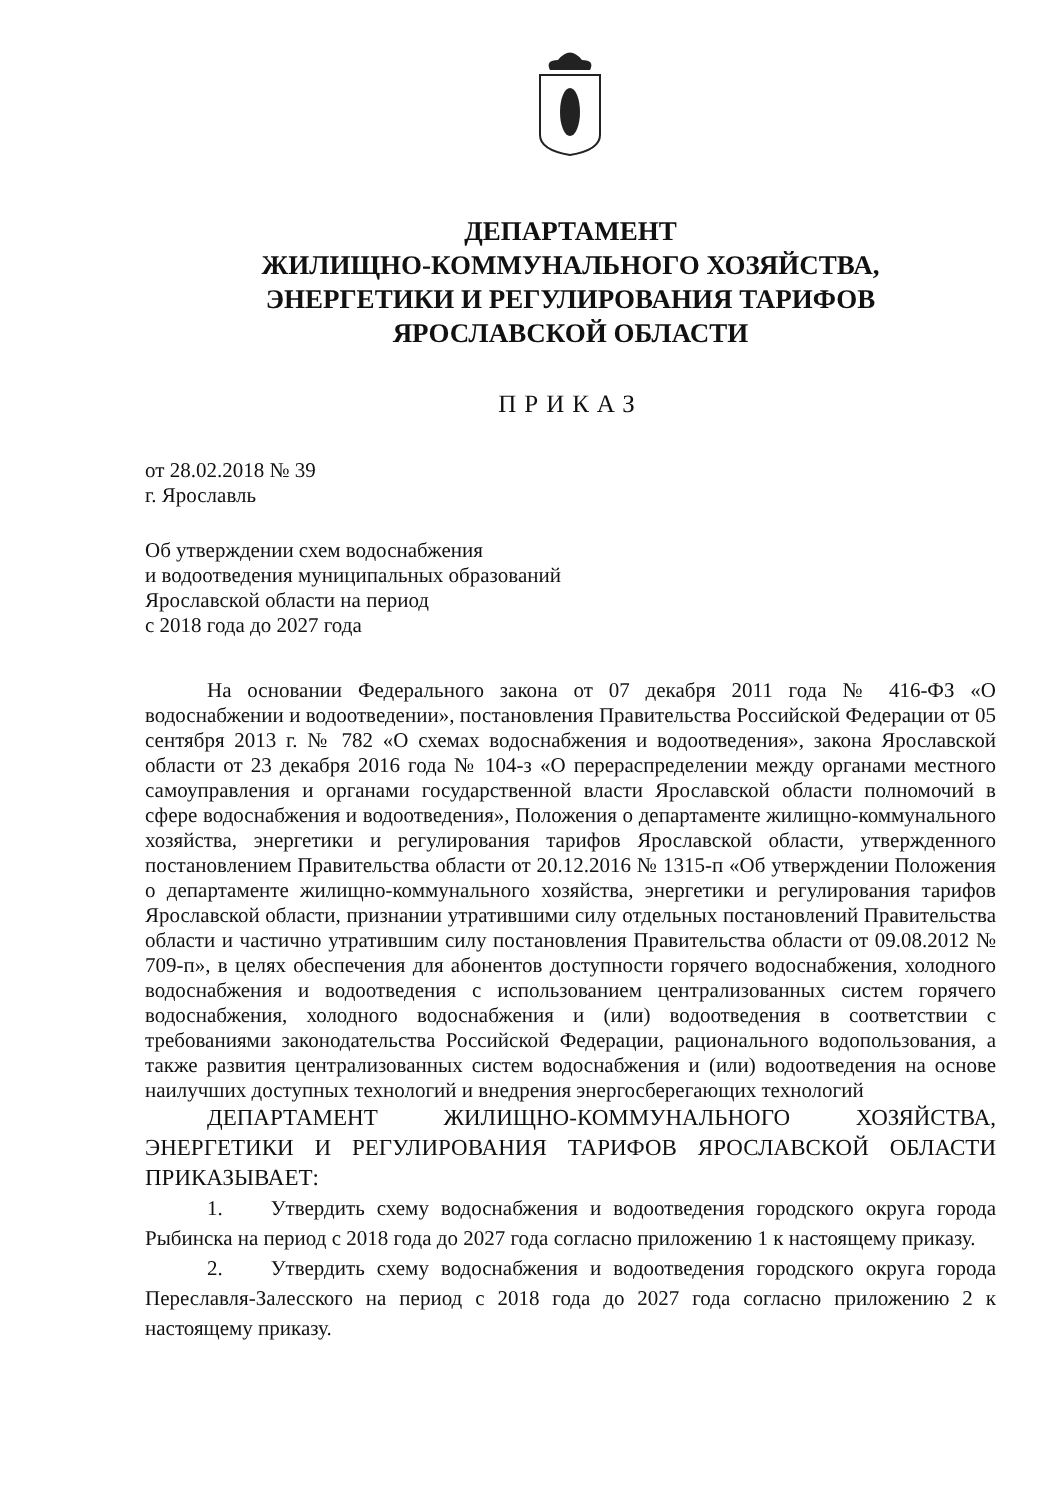ДЕПАРТАМЕНТ
ЖИЛИЩНО-КОММУНАЛЬНОГО ХОЗЯЙСТВА,
ЭНЕРГЕТИКИ И РЕГУЛИРОВАНИЯ ТАРИФОВ
ЯРОСЛАВСКОЙ ОБЛАСТИ
ПРИКАЗ
от 28.02.2018 № 39
г. Ярославль
Об утверждении схем водоснабжения
и водоотведения муниципальных образований
Ярославской области на период
с 2018 года до 2027 года
На основании Федерального закона от 07 декабря 2011 года № 416-ФЗ «О водоснабжении и водоотведении», постановления Правительства Российской Федерации от 05 сентября 2013 г. № 782 «О схемах водоснабжения и водоотведения», закона Ярославской области от 23 декабря 2016 года № 104-з «О перераспределении между органами местного самоуправления и органами государственной власти Ярославской области полномочий в сфере водоснабжения и водоотведения», Положения о департаменте жилищно-коммунального хозяйства, энергетики и регулирования тарифов Ярославской области, утвержденного постановлением Правительства области от 20.12.2016 № 1315-п «Об утверждении Положения о департаменте жилищно-коммунального хозяйства, энергетики и регулирования тарифов Ярославской области, признании утратившими силу отдельных постановлений Правительства области и частично утратившим силу постановления Правительства области от 09.08.2012 № 709-п», в целях обеспечения для абонентов доступности горячего водоснабжения, холодного водоснабжения и водоотведения с использованием централизованных систем горячего водоснабжения, холодного водоснабжения и (или) водоотведения в соответствии с требованиями законодательства Российской Федерации, рационального водопользования, а также развития централизованных систем водоснабжения и (или) водоотведения на основе наилучших доступных технологий и внедрения энергосберегающих технологий
ДЕПАРТАМЕНТ ЖИЛИЩНО-КОММУНАЛЬНОГО ХОЗЯЙСТВА, ЭНЕРГЕТИКИ И РЕГУЛИРОВАНИЯ ТАРИФОВ ЯРОСЛАВСКОЙ ОБЛАСТИ ПРИКАЗЫВАЕТ:
1. Утвердить схему водоснабжения и водоотведения городского округа города Рыбинска на период с 2018 года до 2027 года согласно приложению 1 к настоящему приказу.
2. Утвердить схему водоснабжения и водоотведения городского округа города Переславля-Залесского на период с 2018 года до 2027 года согласно приложению 2 к настоящему приказу.